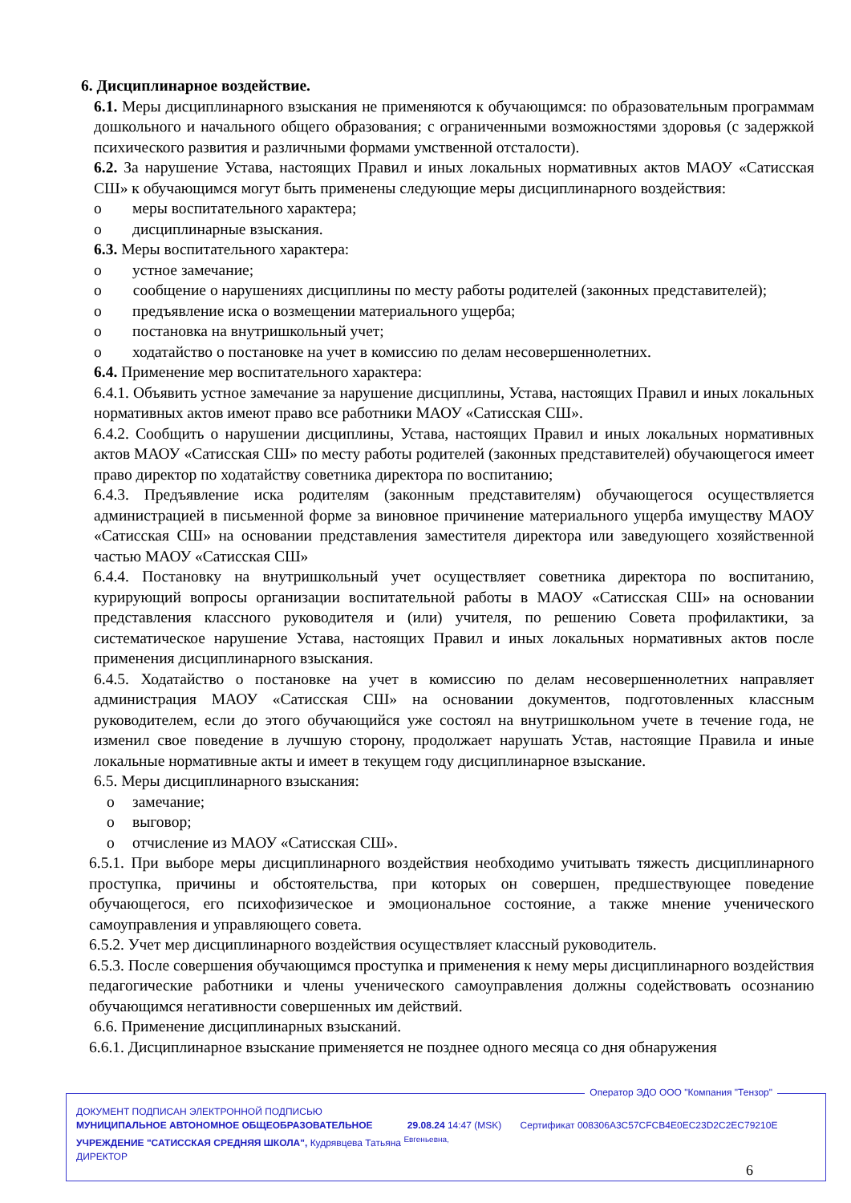6. Дисциплинарное воздействие.
6.1. Меры дисциплинарного взыскания не применяются к обучающимся: по образовательным программам дошкольного и начального общего образования; с ограниченными возможностями здоровья (с задержкой психического развития и различными формами умственной отсталости).
6.2. За нарушение Устава, настоящих Правил и иных локальных нормативных актов МАОУ «Сатисская СШ» к обучающимся могут быть применены следующие меры дисциплинарного воздействия:
o меры воспитательного характера;
o дисциплинарные взыскания.
6.3. Меры воспитательного характера:
o устное замечание;
o сообщение о нарушениях дисциплины по месту работы родителей (законных представителей);
o предъявление иска о возмещении материального ущерба;
o постановка на внутришкольный учет;
o ходатайство о постановке на учет в комиссию по делам несовершеннолетних.
6.4. Применение мер воспитательного характера:
6.4.1. Объявить устное замечание за нарушение дисциплины, Устава, настоящих Правил и иных локальных нормативных актов имеют право все работники МАОУ «Сатисская СШ».
6.4.2. Сообщить о нарушении дисциплины, Устава, настоящих Правил и иных локальных нормативных актов МАОУ «Сатисская СШ» по месту работы родителей (законных представителей) обучающегося имеет право директор по ходатайству советника директора по воспитанию;
6.4.3. Предъявление иска родителям (законным представителям) обучающегося осуществляется администрацией в письменной форме за виновное причинение материального ущерба имуществу МАОУ «Сатисская СШ» на основании представления заместителя директора или заведующего хозяйственной частью МАОУ «Сатисская СШ»
6.4.4. Постановку на внутришкольный учет осуществляет советника директора по воспитанию, курирующий вопросы организации воспитательной работы в МАОУ «Сатисская СШ» на основании представления классного руководителя и (или) учителя, по решению Совета профилактики, за систематическое нарушение Устава, настоящих Правил и иных локальных нормативных актов после применения дисциплинарного взыскания.
6.4.5. Ходатайство о постановке на учет в комиссию по делам несовершеннолетних направляет администрация МАОУ «Сатисская СШ» на основании документов, подготовленных классным руководителем, если до этого обучающийся уже состоял на внутришкольном учете в течение года, не изменил свое поведение в лучшую сторону, продолжает нарушать Устав, настоящие Правила и иные локальные нормативные акты и имеет в текущем году дисциплинарное взыскание.
6.5. Меры дисциплинарного взыскания:
o замечание;
o выговор;
o отчисление из МАОУ «Сатисская СШ».
6.5.1. При выборе меры дисциплинарного воздействия необходимо учитывать тяжесть дисциплинарного проступка, причины и обстоятельства, при которых он совершен, предшествующее поведение обучающегося, его психофизическое и эмоциональное состояние, а также мнение ученического самоуправления и управляющего совета.
6.5.2. Учет мер дисциплинарного воздействия осуществляет классный руководитель.
6.5.3. После совершения обучающимся проступка и применения к нему меры дисциплинарного воздействия педагогические работники и члены ученического самоуправления должны содействовать осознанию обучающимся негативности совершенных им действий.
6.6. Применение дисциплинарных взысканий.
6.6.1. Дисциплинарное взыскание применяется не позднее одного месяца со дня обнаружения
Оператор ЭДО ООО "Компания "Тензор"
ДОКУМЕНТ ПОДПИСАН ЭЛЕКТРОННОЙ ПОДПИСЬЮ
МУНИЦИПАЛЬНОЕ АВТОНОМНОЕ ОБЩЕОБРАЗОВАТЕЛЬНОЕ 29.08.24 14:47 (MSK) Сертификат 008306A3C57CFCB4E0EC23D2C2EC79210E
УЧРЕЖДЕНИЕ "САТИССКАЯ СРЕДНЯЯ ШКОЛА", Кудрявцева Татьяна <sup>Евгеньевна,</sup>
ДИРЕКТОР
6